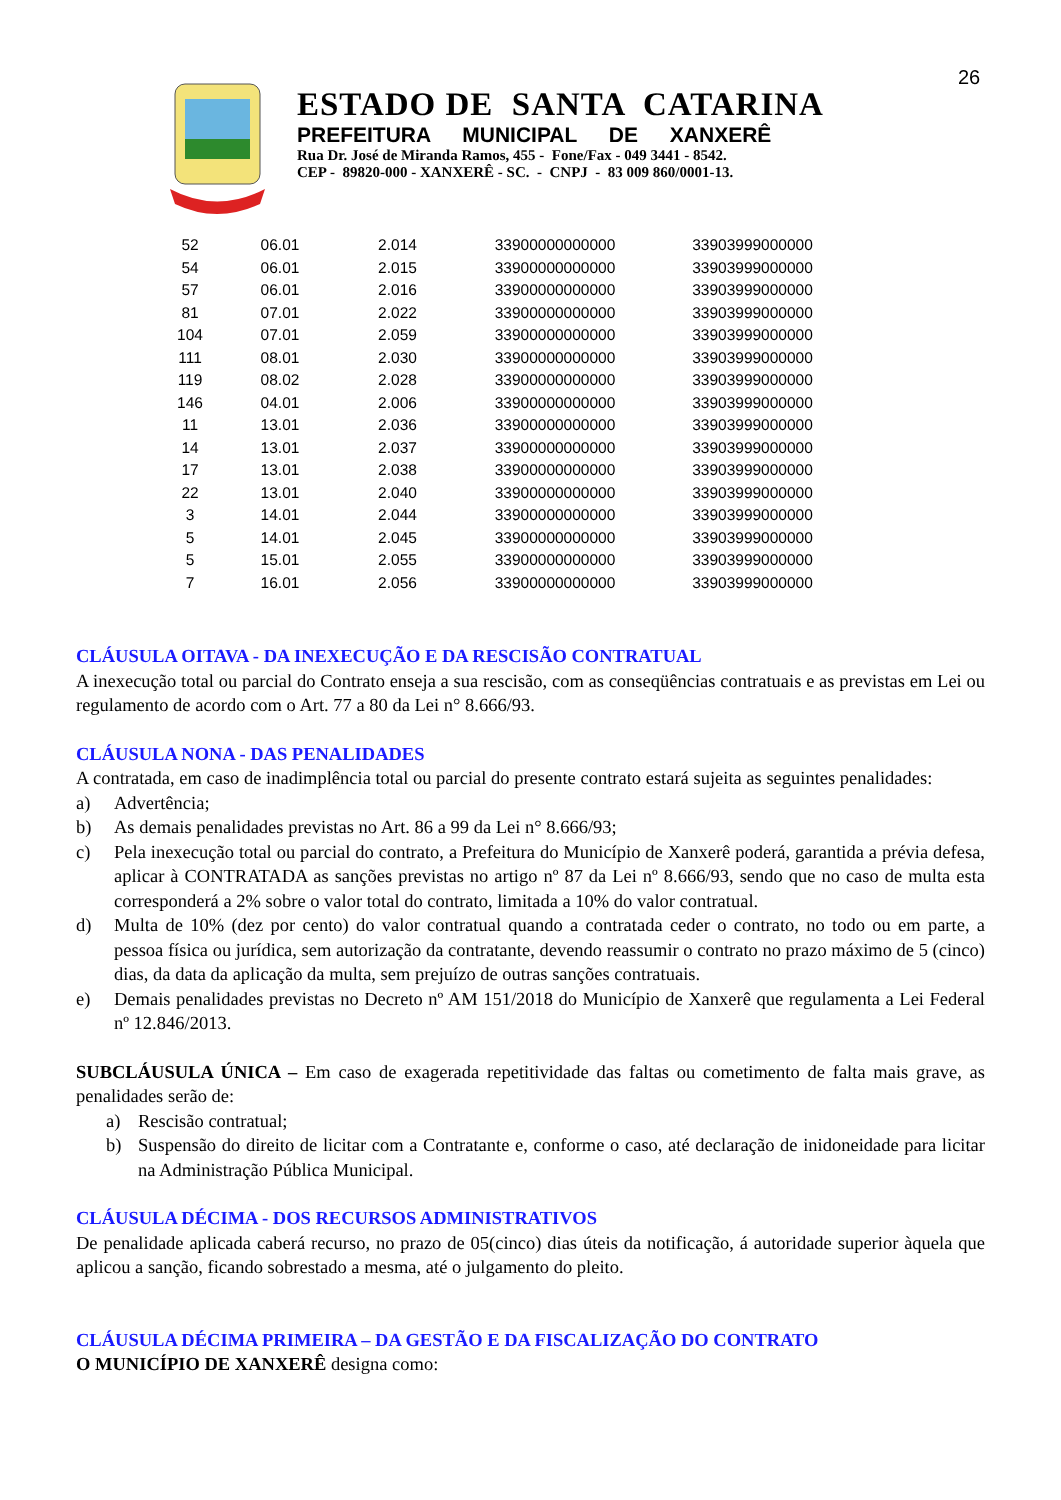26
ESTADO DE SANTA CATARINA
PREFEITURA MUNICIPAL DE XANXERÊ
Rua Dr. José de Miranda Ramos, 455 - Fone/Fax - 049 3441 - 8542.
CEP - 89820-000 - XANXERÊ - SC. - CNPJ - 83 009 860/0001-13.
| 52 | 06.01 | 2.014 | 33900000000000 | 33903999000000 |
| 54 | 06.01 | 2.015 | 33900000000000 | 33903999000000 |
| 57 | 06.01 | 2.016 | 33900000000000 | 33903999000000 |
| 81 | 07.01 | 2.022 | 33900000000000 | 33903999000000 |
| 104 | 07.01 | 2.059 | 33900000000000 | 33903999000000 |
| 111 | 08.01 | 2.030 | 33900000000000 | 33903999000000 |
| 119 | 08.02 | 2.028 | 33900000000000 | 33903999000000 |
| 146 | 04.01 | 2.006 | 33900000000000 | 33903999000000 |
| 11 | 13.01 | 2.036 | 33900000000000 | 33903999000000 |
| 14 | 13.01 | 2.037 | 33900000000000 | 33903999000000 |
| 17 | 13.01 | 2.038 | 33900000000000 | 33903999000000 |
| 22 | 13.01 | 2.040 | 33900000000000 | 33903999000000 |
| 3 | 14.01 | 2.044 | 33900000000000 | 33903999000000 |
| 5 | 14.01 | 2.045 | 33900000000000 | 33903999000000 |
| 5 | 15.01 | 2.055 | 33900000000000 | 33903999000000 |
| 7 | 16.01 | 2.056 | 33900000000000 | 33903999000000 |
CLÁUSULA OITAVA - DA INEXECUÇÃO E DA RESCISÃO CONTRATUAL
A inexecução total ou parcial do Contrato enseja a sua rescisão, com as conseqüências contratuais e as previstas em Lei ou regulamento de acordo com o Art. 77 a 80 da Lei n° 8.666/93.
CLÁUSULA NONA - DAS PENALIDADES
A contratada, em caso de inadimplência total ou parcial do presente contrato estará sujeita as seguintes penalidades:
a) Advertência;
b) As demais penalidades previstas no Art. 86 a 99 da Lei n° 8.666/93;
c) Pela inexecução total ou parcial do contrato, a Prefeitura do Município de Xanxerê poderá, garantida a prévia defesa, aplicar à CONTRATADA as sanções previstas no artigo nº 87 da Lei nº 8.666/93, sendo que no caso de multa esta corresponderá a 2% sobre o valor total do contrato, limitada a 10% do valor contratual.
d) Multa de 10% (dez por cento) do valor contratual quando a contratada ceder o contrato, no todo ou em parte, a pessoa física ou jurídica, sem autorização da contratante, devendo reassumir o contrato no prazo máximo de 5 (cinco) dias, da data da aplicação da multa, sem prejuízo de outras sanções contratuais.
e) Demais penalidades previstas no Decreto nº AM 151/2018 do Município de Xanxerê que regulamenta a Lei Federal nº 12.846/2013.
SUBCLÁUSULA ÚNICA – Em caso de exagerada repetitividade das faltas ou cometimento de falta mais grave, as penalidades serão de:
a) Rescisão contratual;
b) Suspensão do direito de licitar com a Contratante e, conforme o caso, até declaração de inidoneidade para licitar na Administração Pública Municipal.
CLÁUSULA DÉCIMA - DOS RECURSOS ADMINISTRATIVOS
De penalidade aplicada caberá recurso, no prazo de 05(cinco) dias úteis da notificação, á autoridade superior àquela que aplicou a sanção, ficando sobrestado a mesma, até o julgamento do pleito.
CLÁUSULA DÉCIMA PRIMEIRA – DA GESTÃO E DA FISCALIZAÇÃO DO CONTRATO
O MUNICÍPIO DE XANXERÊ designa como: